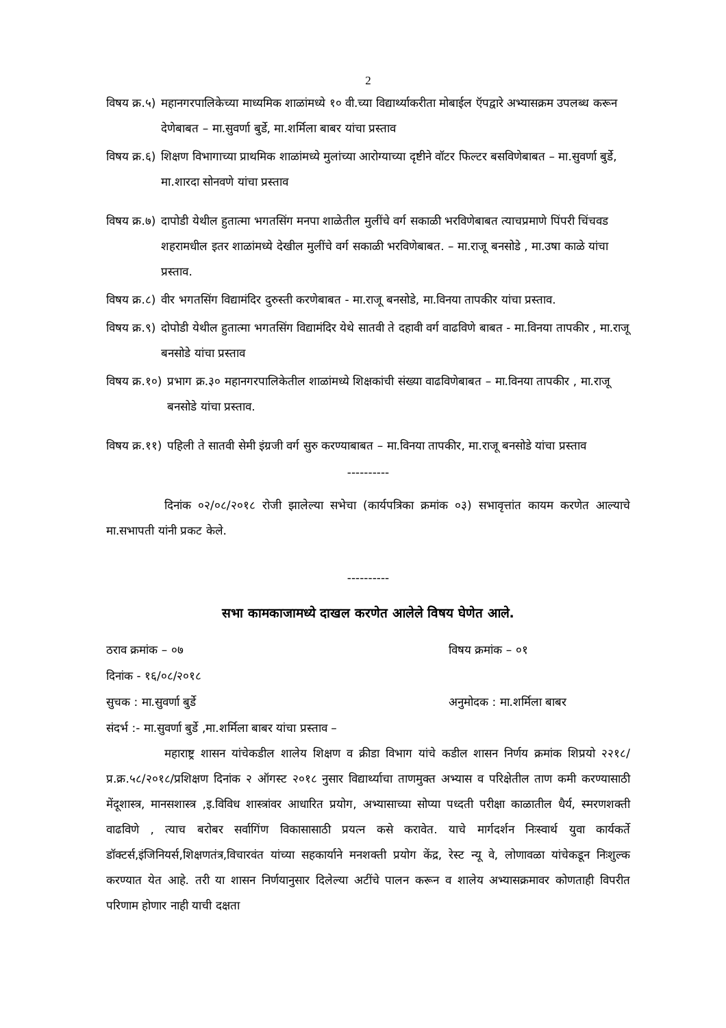2
विषय क्र.५) महानगरपालिकेच्या माध्यमिक शाळांमध्ये १० वी.च्या विद्यार्थ्याकरीता मोबाईल ऍपद्वारे अभ्यासक्रम उपलब्ध करून देणेबाबत – मा.सुवर्णा बुर्डे, मा.शर्मिला बाबर यांचा प्रस्ताव
विषय क्र.६) शिक्षण विभागाच्या प्राथमिक शाळांमध्ये मुलांच्या आरोग्याच्या दृष्टीने वॉटर फिल्टर बसविणेबाबत – मा.सुवर्णा बुर्डे, मा.शारदा सोनवणे यांचा प्रस्ताव
विषय क्र.७) दापोडी येथील हुतात्मा भगतसिंग मनपा शाळेतील मुलींचे वर्ग सकाळी भरविणेबाबत त्याचप्रमाणे पिंपरी चिंचवड शहरामधील इतर शाळांमध्ये देखील मुलींचे वर्ग सकाळी भरविणेबाबत. – मा.राजू बनसोडे , मा.उषा काळे यांचा प्रस्ताव.
विषय क्र.८) वीर भगतसिंग विद्यामंदिर दुरुस्ती करणेबाबत - मा.राजू बनसोडे, मा.विनया तापकीर यांचा प्रस्ताव.
विषय क्र.९) दोपोडी येथील हुतात्मा भगतसिंग विद्यामंदिर येथे सातवी ते दहावी वर्ग वाढविणे बाबत - मा.विनया तापकीर , मा.राजू बनसोडे यांचा प्रस्ताव
विषय क्र.१०) प्रभाग क्र.३० महानगरपालिकेतील शाळांमध्ये शिक्षकांची संख्या वाढविणेबाबत – मा.विनया तापकीर , मा.राजू बनसोडे यांचा प्रस्ताव.
विषय क्र.११) पहिली ते सातवी सेमी इंग्रजी वर्ग सुरु करण्याबाबत – मा.विनया तापकीर, मा.राजू बनसोडे यांचा प्रस्ताव
----------
दिनांक ०२/०८/२०१८ रोजी झालेल्या सभेचा (कार्यपत्रिका क्रमांक ०३) सभावृत्तांत कायम करणेत आल्याचे मा.सभापती यांनी प्रकट केले.
----------
सभा कामकाजामध्ये दाखल करणेत आलेले विषय घेणेत आले.
ठराव क्रमांक – ०७ विषय क्रमांक – ०१
दिनांक - १६/०८/२०१८
सुचक : मा.सुवर्णा बुर्डे अनुमोदक : मा.शर्मिला बाबर
संदर्भ :- मा.सुवर्णा बुर्डे ,मा.शर्मिला बाबर यांचा प्रस्ताव –
महाराष्ट्र शासन यांचेकडील शालेय शिक्षण व क्रीडा विभाग यांचे कडील शासन निर्णय क्रमांक शिप्रयो २२१८/प्र.क्र.५८/२०१८/प्रशिक्षण दिनांक २ ऑगस्ट २०१८ नुसार विद्यार्थ्याचा ताणमुक्त अभ्यास व परिक्षेतील ताण कमी करण्यासाठी मेंदूशास्त्र, मानसशास्त्र ,इ.विविध शास्त्रांवर आधारित प्रयोग, अभ्यासाच्या सोप्या पध्दती परीक्षा काळातील धैर्य, स्मरणशक्ती वाढविणे , त्याच बरोबर सर्वागिंण विकासासाठी प्रयत्न कसे करावेत. याचे मार्गदर्शन निःस्वार्थ युवा कार्यकर्ते डॉक्टर्स,इंजिनियर्स,शिक्षणतंत्र,विचारवंत यांच्या सहकार्याने मनशक्ती प्रयोग केंद्र, रेस्ट न्यू वे, लोणावळा यांचेकडून निःशुल्क करण्यात येत आहे. तरी या शासन निर्णयानुसार दिलेल्या अटींचे पालन करून व शालेय अभ्यासक्रमावर कोणताही विपरीत परिणाम होणार नाही याची दक्षता